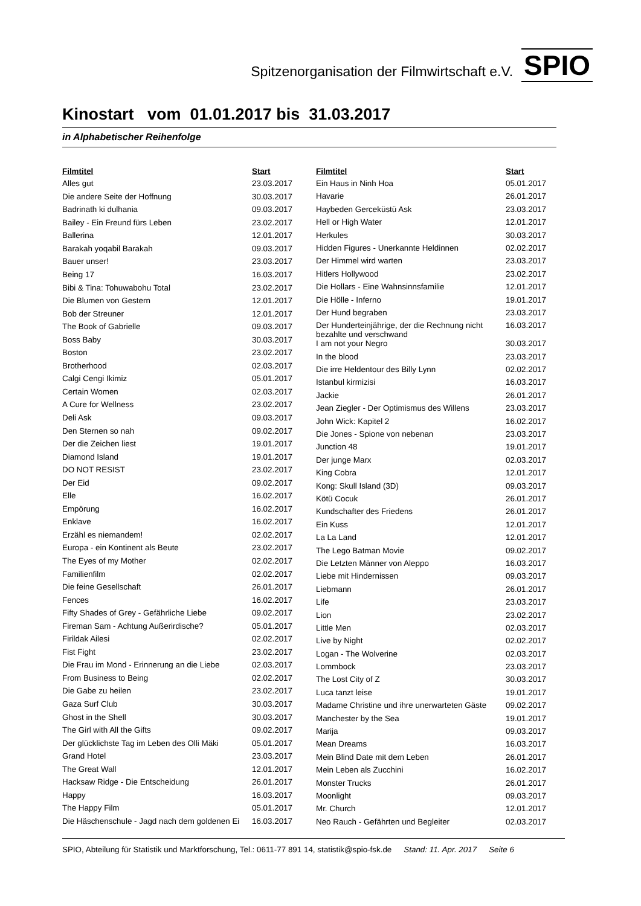Spitzenorganisation der Filmwirtschaft e.V. SPIO
Kinostart vom 01.01.2017 bis 31.03.2017
in Alphabetischer Reihenfolge
| Filmtitel | Start |
| --- | --- |
| Alles gut | 23.03.2017 |
| Die andere Seite der Hoffnung | 30.03.2017 |
| Badrinath ki dulhania | 09.03.2017 |
| Bailey - Ein Freund fürs Leben | 23.02.2017 |
| Ballerina | 12.01.2017 |
| Barakah yoqabil Barakah | 09.03.2017 |
| Bauer unser! | 23.03.2017 |
| Being 17 | 16.03.2017 |
| Bibi & Tina: Tohuwabohu Total | 23.02.2017 |
| Die Blumen von Gestern | 12.01.2017 |
| Bob der Streuner | 12.01.2017 |
| The Book of Gabrielle | 09.03.2017 |
| Boss Baby | 30.03.2017 |
| Boston | 23.02.2017 |
| Brotherhood | 02.03.2017 |
| Calgi Cengi Ikimiz | 05.01.2017 |
| Certain Women | 02.03.2017 |
| A Cure for Wellness | 23.02.2017 |
| Deli Ask | 09.03.2017 |
| Den Sternen so nah | 09.02.2017 |
| Der die Zeichen liest | 19.01.2017 |
| Diamond Island | 19.01.2017 |
| DO NOT RESIST | 23.02.2017 |
| Der Eid | 09.02.2017 |
| Elle | 16.02.2017 |
| Empörung | 16.02.2017 |
| Enklave | 16.02.2017 |
| Erzähl es niemandem! | 02.02.2017 |
| Europa - ein Kontinent als Beute | 23.02.2017 |
| The Eyes of my Mother | 02.02.2017 |
| Familienfilm | 02.02.2017 |
| Die feine Gesellschaft | 26.01.2017 |
| Fences | 16.02.2017 |
| Fifty Shades of Grey - Gefährliche Liebe | 09.02.2017 |
| Fireman Sam - Achtung Außerirdische? | 05.01.2017 |
| Firildak Ailesi | 02.02.2017 |
| Fist Fight | 23.02.2017 |
| Die Frau im Mond - Erinnerung an die Liebe | 02.03.2017 |
| From Business to Being | 02.02.2017 |
| Die Gabe zu heilen | 23.02.2017 |
| Gaza Surf Club | 30.03.2017 |
| Ghost in the Shell | 30.03.2017 |
| The Girl with All the Gifts | 09.02.2017 |
| Der glücklichste Tag im Leben des Olli Mäki | 05.01.2017 |
| Grand Hotel | 23.03.2017 |
| The Great Wall | 12.01.2017 |
| Hacksaw Ridge - Die Entscheidung | 26.01.2017 |
| Happy | 16.03.2017 |
| The Happy Film | 05.01.2017 |
| Die Häschenschule - Jagd nach dem goldenen Ei | 16.03.2017 |
| Filmtitel | Start |
| --- | --- |
| Ein Haus in Ninh Hoa | 05.01.2017 |
| Havarie | 26.01.2017 |
| Haybeden Gerceküstü Ask | 23.03.2017 |
| Hell or High Water | 12.01.2017 |
| Herkules | 30.03.2017 |
| Hidden Figures - Unerkannte Heldinnen | 02.02.2017 |
| Der Himmel wird warten | 23.03.2017 |
| Hitlers Hollywood | 23.02.2017 |
| Die Hollars - Eine Wahnsinnsfamilie | 12.01.2017 |
| Die Hölle - Inferno | 19.01.2017 |
| Der Hund begraben | 23.03.2017 |
| Der Hunderteinjährige, der die Rechnung nicht bezahlte und verschwand | 16.03.2017 |
| I am not your Negro | 30.03.2017 |
| In the blood | 23.03.2017 |
| Die irre Heldentour des Billy Lynn | 02.02.2017 |
| Istanbul kirmizisi | 16.03.2017 |
| Jackie | 26.01.2017 |
| Jean Ziegler - Der Optimismus des Willens | 23.03.2017 |
| John Wick: Kapitel 2 | 16.02.2017 |
| Die Jones - Spione von nebenan | 23.03.2017 |
| Junction 48 | 19.01.2017 |
| Der junge Marx | 02.03.2017 |
| King Cobra | 12.01.2017 |
| Kong: Skull Island (3D) | 09.03.2017 |
| Kötü Cocuk | 26.01.2017 |
| Kundschafter des Friedens | 26.01.2017 |
| Ein Kuss | 12.01.2017 |
| La La Land | 12.01.2017 |
| The Lego Batman Movie | 09.02.2017 |
| Die Letzten Männer von Aleppo | 16.03.2017 |
| Liebe mit Hindernissen | 09.03.2017 |
| Liebmann | 26.01.2017 |
| Life | 23.03.2017 |
| Lion | 23.02.2017 |
| Little Men | 02.03.2017 |
| Live by Night | 02.02.2017 |
| Logan - The Wolverine | 02.03.2017 |
| Lommbock | 23.03.2017 |
| The Lost City of Z | 30.03.2017 |
| Luca tanzt leise | 19.01.2017 |
| Madame Christine und ihre unerwarteten Gäste | 09.02.2017 |
| Manchester by the Sea | 19.01.2017 |
| Marija | 09.03.2017 |
| Mean Dreams | 16.03.2017 |
| Mein Blind Date mit dem Leben | 26.01.2017 |
| Mein Leben als Zucchini | 16.02.2017 |
| Monster Trucks | 26.01.2017 |
| Moonlight | 09.03.2017 |
| Mr. Church | 12.01.2017 |
| Neo Rauch - Gefährten und Begleiter | 02.03.2017 |
SPIO, Abteilung für Statistik und Marktforschung, Tel.: 0611-77 891 14, statistik@spio-fsk.de Stand: 11. Apr. 2017 Seite 6